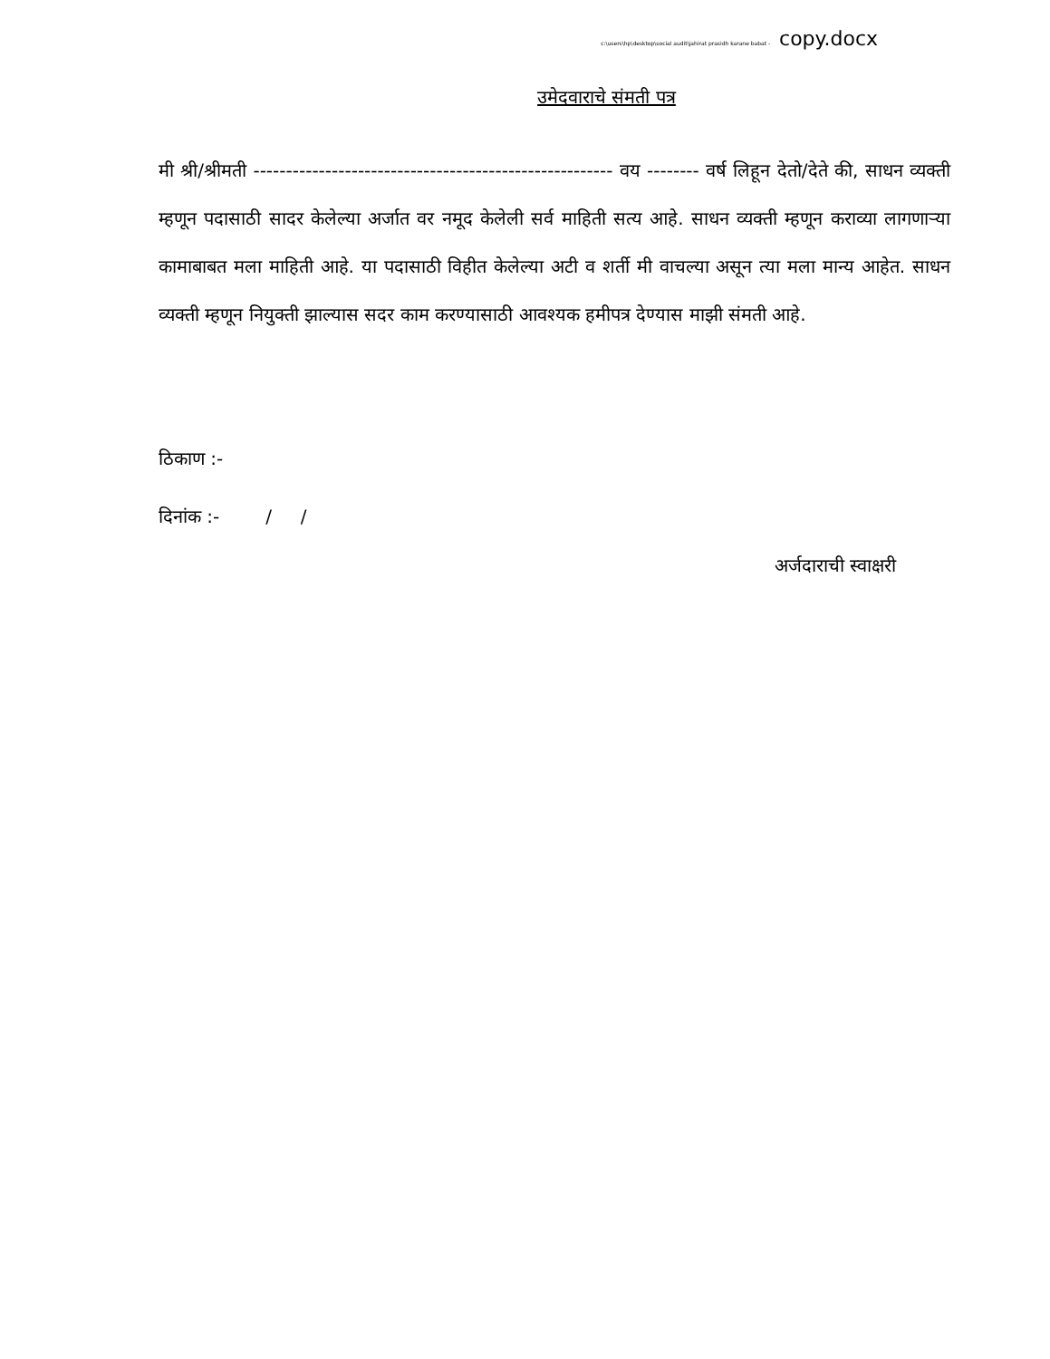c:\users\hp\desktop\social audit\jahirat prasidh karane babat - copy.docx
उमेदवाराचे संमती पत्र
मी श्री/श्रीमती ------------------------------------------------------- वय -------- वर्ष लिहून देतो/देते की, साधन व्यक्ती म्हणून पदासाठी सादर केलेल्या अर्जात वर नमूद केलेली सर्व माहिती सत्य आहे. साधन व्यक्ती म्हणून कराव्या लागणाऱ्या कामाबाबत मला माहिती आहे. या पदासाठी विहीत केलेल्या अटी व शर्ती मी वाचल्या असून त्या मला मान्य आहेत. साधन व्यक्ती म्हणून नियुक्ती झाल्यास सदर काम करण्यासाठी आवश्यक हमीपत्र देण्यास माझी संमती आहे.
ठिकाण :-
दिनांक :- / /
अर्जदाराची स्वाक्षरी